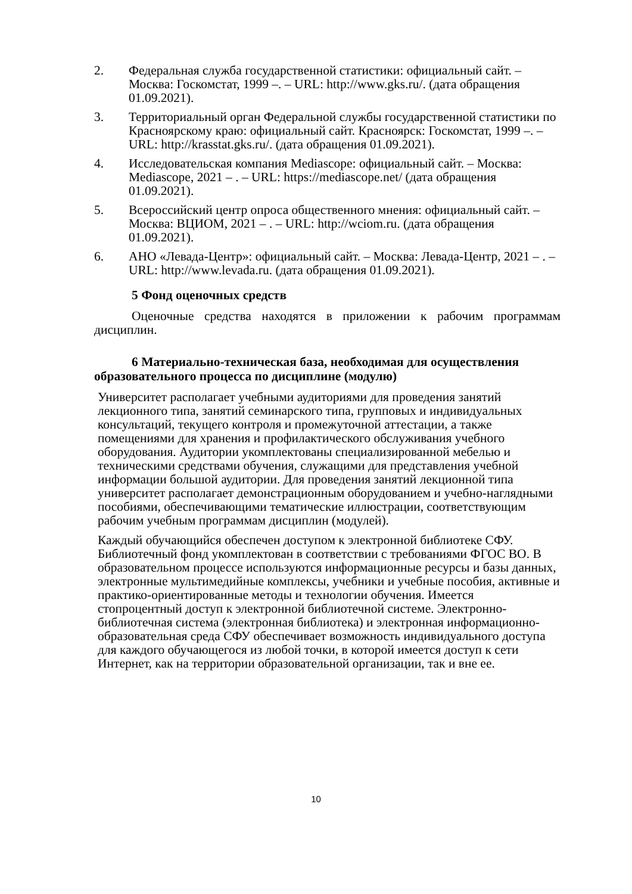2. Федеральная служба государственной статистики: официальный сайт. – Москва: Госкомстат, 1999 –. – URL: http://www.gks.ru/. (дата обращения 01.09.2021).
3. Территориальный орган Федеральной службы государственной статистики по Красноярскому краю: официальный сайт. Красноярск: Госкомстат, 1999 –. – URL: http://krasstat.gks.ru/. (дата обращения 01.09.2021).
4. Исследовательская компания Mediascope: официальный сайт. – Москва: Mediascope, 2021 – . – URL: https://mediascope.net/ (дата обращения 01.09.2021).
5. Всероссийский центр опроса общественного мнения: официальный сайт. – Москва: ВЦИОМ, 2021 – . – URL: http://wciom.ru. (дата обращения 01.09.2021).
6. АНО «Левада-Центр»: официальный сайт. – Москва: Левада-Центр, 2021 – . – URL: http://www.levada.ru. (дата обращения 01.09.2021).
5 Фонд оценочных средств
Оценочные средства находятся в приложении к рабочим программам дисциплин.
6 Материально-техническая база, необходимая для осуществления образовательного процесса по дисциплине (модулю)
Университет располагает учебными аудиториями для проведения занятий лекционного типа, занятий семинарского типа, групповых и индивидуальных консультаций, текущего контроля и промежуточной аттестации, а также помещениями для хранения и профилактического обслуживания учебного оборудования. Аудитории укомплектованы специализированной мебелью и техническими средствами обучения, служащими для представления учебной информации большой аудитории. Для проведения занятий лекционной типа университет располагает демонстрационным оборудованием и учебно-наглядными пособиями, обеспечивающими тематические иллюстрации, соответствующим рабочим учебным программам дисциплин (модулей).
Каждый обучающийся обеспечен доступом к электронной библиотеке СФУ. Библиотечный фонд укомплектован в соответствии с требованиями ФГОС ВО. В образовательном процессе используются информационные ресурсы и базы данных, электронные мультимедийные комплексы, учебники и учебные пособия, активные и практико-ориентированные методы и технологии обучения. Имеется стопроцентный доступ к электронной библиотечной системе. Электронно-библиотечная система (электронная библиотека) и электронная информационно-образовательная среда СФУ обеспечивает возможность индивидуального доступа для каждого обучающегося из любой точки, в которой имеется доступ к сети Интернет, как на территории образовательной организации, так и вне ее.
10